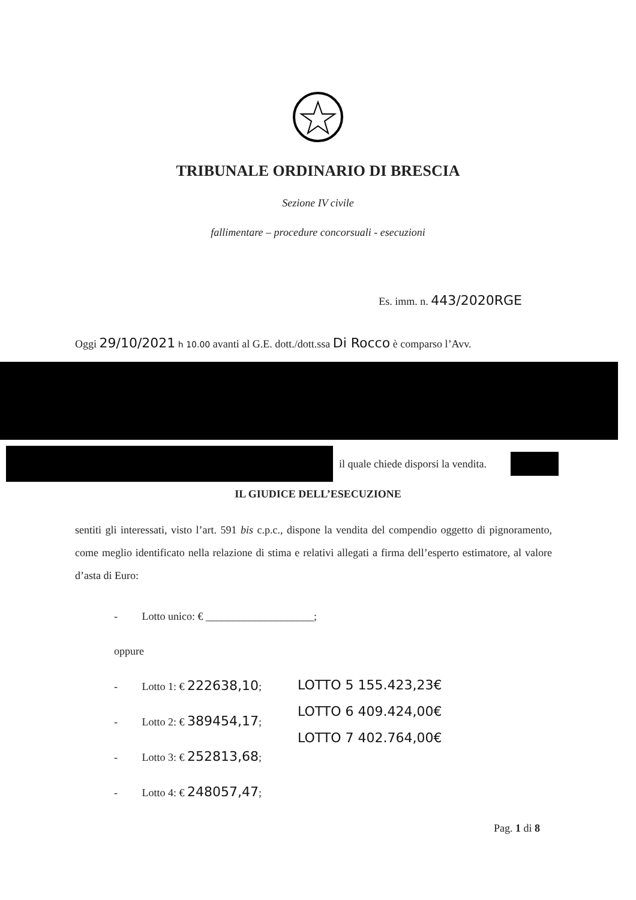TRIBUNALE ORDINARIO DI BRESCIA
Sezione IV civile
fallimentare – procedure concorsuali - esecuzioni
Es. imm. n. 443/2020RGE
Oggi 29/10/2021 h 10.00 avanti al G.E. dott./dott.ssa Di Rocco è comparso l’Avv.
il quale chiede disporsi la vendita.
IL GIUDICE DELL’ESECUZIONE
sentiti gli interessati, visto l’art. 591 bis c.p.c., dispone la vendita del compendio oggetto di pignoramento, come meglio identificato nella relazione di stima e relativi allegati a firma dell’esperto estimatore, al valore d’asta di Euro:
- Lotto unico: € ____________________;
oppure
- Lotto 1: € 222638,10;
- Lotto 2: € 389454,17;
- Lotto 3: € 252813,68;
- Lotto 4: € 248057,47;
LOTTO 5 155.423,23€
LOTTO 6 409.424,00€
LOTTO 7 402.764,00€
Pag. 1 di 8